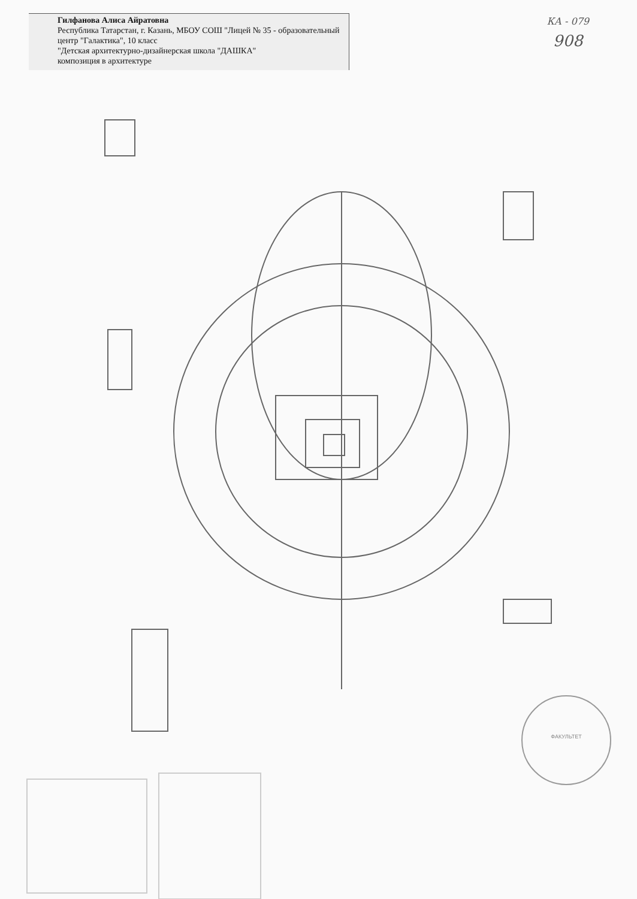Гилфанова Алиса Айратовна
Республика Татарстан, г. Казань, МБОУ СОШ "Лицей № 35 - образовательный центр "Галактика", 10 класс
"Детская архитектурно-дизайнерская школа "ДАШКА"
композиция в архитектуре
КА - 079
908
ФАКУЛЬТЕТ